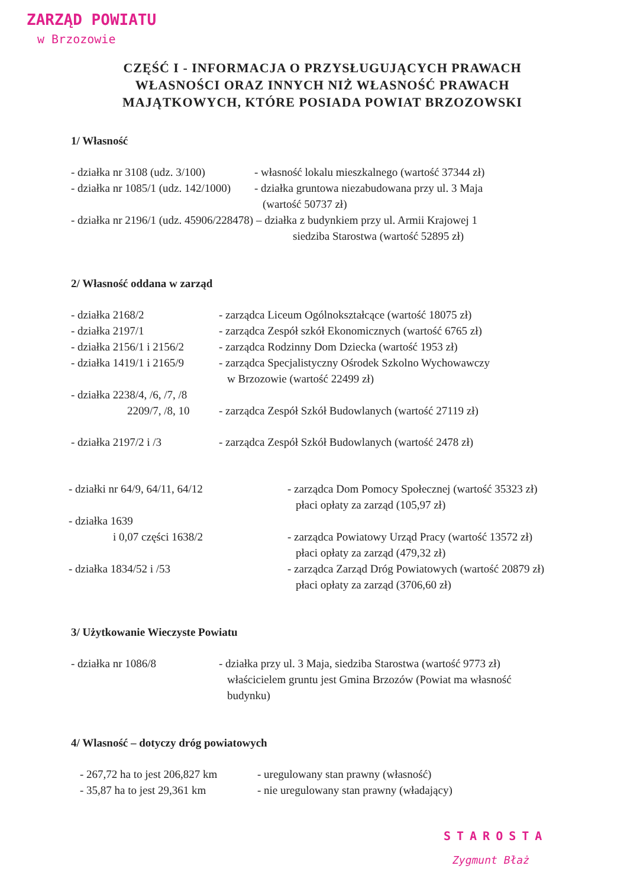ZARZĄD POWIATU
w Brzozowie
CZĘŚĆ I - INFORMACJA O PRZYSŁUGUJĄCYCH PRAWACH WŁASNOŚCI ORAZ INNYCH NIŻ WŁASNOŚĆ PRAWACH MAJĄTKOWYCH, KTÓRE POSIADA POWIAT BRZOZOWSKI
1/ Własność
- działka nr 3108 (udz. 3/100)
- własność lokalu mieszkalnego (wartość 37344 zł)
- działka nr 1085/1 (udz. 142/1000)
- działka gruntowa niezabudowana przy ul. 3 Maja
(wartość 50737 zł)
- działka nr 2196/1 (udz. 45906/228478) – działka z budynkiem przy ul. Armii Krajowej 1
siedziba Starostwa (wartość 52895 zł)
2/ Własność oddana w zarząd
- działka 2168/2 - zarządca Liceum Ogólnokształcące (wartość 18075 zł)
- działka 2197/1 - zarządca Zespół szkół Ekonomicznych (wartość 6765 zł)
- działka 2156/1 i 2156/2
- zarządca Rodzinny Dom Dziecka (wartość 1953 zł)
- działka 1419/1 i 2165/9
- zarządca Specjalistyczny Ośrodek Szkolno Wychowawczy
w Brzozowie (wartość 22499 zł)
- działka 2238/4, /6, /7, /8
2209/7, /8, 10
- zarządca Zespół Szkół Budowlanych (wartość 27119 zł)
- działka 2197/2 i /3 - zarządca Zespół Szkół Budowlanych (wartość 2478 zł)
- działki nr 64/9, 64/11, 64/12 - zarządca Dom Pomocy Społecznej (wartość 35323 zł)
płaci opłaty za zarząd (105,97 zł)
- działka 1639
i 0,07 części 1638/2
- zarządca Powiatowy Urząd Pracy (wartość 13572 zł)
płaci opłaty za zarząd (479,32 zł)
- działka 1834/52 i /53 - zarządca Zarząd Dróg Powiatowych (wartość 20879 zł)
płaci opłaty za zarząd (3706,60 zł)
3/ Użytkowanie Wieczyste Powiatu
- działka nr 1086/8 - działka przy ul. 3 Maja, siedziba Starostwa (wartość 9773 zł)
właścicielem gruntu jest Gmina Brzozów (Powiat ma własność
budynku)
4/ Wlasność – dotyczy dróg powiatowych
- 267,72 ha to jest 206,827 km
- uregulowany stan prawny (własność)
- 35,87 ha to jest 29,361 km
- nie uregulowany stan prawny (władający)
STAROSTA
Zygmunt Błaż